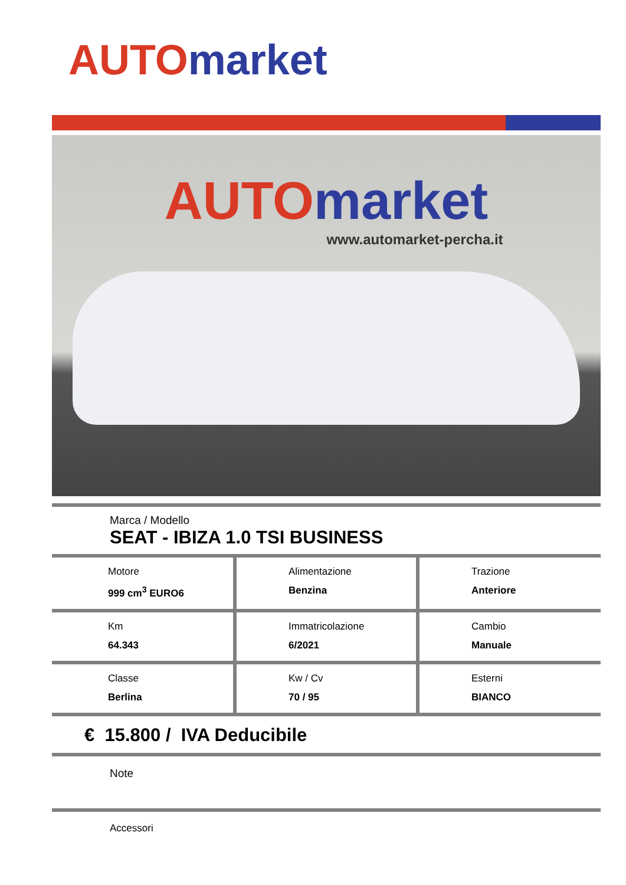AUTO market
AUTO market
www.automarket-percha.it
Marca / Modello
SEAT - IBIZA 1.0 TSI BUSINESS
| Motore 999 cm<sup>3</sup> EURO6 | Alimentazione Benzina | Trazione Anteriore |
| Km 64.343 | Immatricolazione 6/2021 | Cambio Manuale |
| Classe Berlina | Kw / Cv 70 / 95 | Esterni BIANCO |
€ 15.800 / IVA Deducibile
Note
Accessori